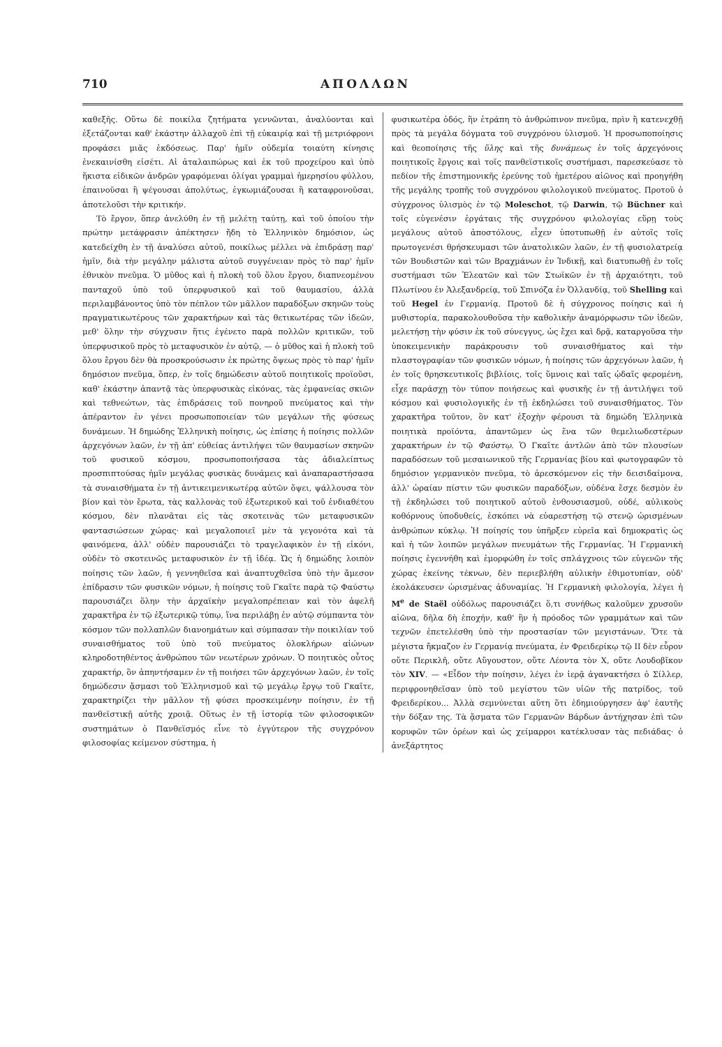710 ΑΠΟΛΛΩΝ
καθεξῆς. Οὕτω δὲ ποικίλα ζητήματα γεννῶνται, ἀναλύονται καὶ ἐξετάζονται καθ' ἑκάστην ἀλλαχοῦ ἐπὶ τῇ εὐκαιρίᾳ καὶ τῇ μετριόφρονι προφάσει μιᾶς ἐκδόσεως. Παρ' ἡμῖν οὐδεμία τοιαύτη κίνησις ἐνεκαινίσθη εἰσέτι. Αἱ ἀταλαιπώρως καὶ ἐκ τοῦ προχείρου καὶ ὑπὸ ἥκιστα εἰδικῶν ἀνδρῶν γραφόμεναι ὀλίγαι γραμμαὶ ἡμερησίου φύλλου, ἐπαινοῦσαι ἢ ψέγουσαι ἀπολύτως, ἐγκωμιάζουσαι ἢ καταφρονοῦσαι, ἀποτελοῦσι τὴν κριτικήν.
Τὸ ἔργον, ὅπερ ἀνελύθη ἐν τῇ μελέτῃ ταύτῃ, καὶ τοῦ ὁποίου τὴν πρώτην μετάφρασιν ἀπέκτησεν ἤδη τὸ Ἑλληνικὸν δημόσιον, ὡς κατεδείχθη ἐν τῇ ἀναλύσει αὐτοῦ, ποικίλως μέλλει νὰ ἐπιδράσῃ παρ' ἡμῖν, διὰ τὴν μεγάλην μάλιστα αὐτοῦ συγγένειαν πρὸς τὸ παρ' ἡμῖν ἐθνικὸν πνεῦμα. Ὁ μῦθος καὶ ἡ πλοκὴ τοῦ ὅλου ἔργου, διαπνεομένου πανταχοῦ ὑπὸ τοῦ ὑπερφυσικοῦ καὶ τοῦ θαυμασίου, ἀλλὰ περιλαμβάνοντος ὑπὸ τὸν πέπλον τῶν μᾶλλον παραδόξων σκηνῶν τοὺς πραγματικωτέρους τῶν χαρακτήρων καὶ τὰς θετικωτέρας τῶν ἰδεῶν, μεθ' ὅλην τὴν σύγχυσιν ἥτις ἐγένετο παρὰ πολλῶν κριτικῶν, τοῦ ὑπερφυσικοῦ πρὸς τὸ μεταφυσικὸν ἐν αὐτῷ, — ὁ μῦθος καὶ ἡ πλοκὴ τοῦ ὅλου ἔργου δὲν θὰ προσκρούσωσιν ἐκ πρώτης ὄψεως πρὸς τὸ παρ' ἡμῖν δημόσιον πνεῦμα, ὅπερ, ἐν τοῖς δημώδεσιν αὐτοῦ ποιητικοῖς προϊοῦσι, καθ' ἑκάστην ἀπαντᾷ τὰς ὑπερφυσικὰς εἰκόνας, τὰς ἐμφανείας σκιῶν καὶ τεθνεώτων, τὰς ἐπιδράσεις τοῦ πονηροῦ πνεύματος καὶ τὴν ἀπέραντον ἐν γένει προσωποποιείαν τῶν μεγάλων τῆς φύσεως δυνάμεων. Ἡ δημώδης Ἑλληνικὴ ποίησις, ὡς ἐπίσης ἡ ποίησις πολλῶν ἀρχεγόνων λαῶν, ἐν τῇ ἀπ' εὐθείας ἀντιλήψει τῶν θαυμασίων σκηνῶν τοῦ φυσικοῦ κόσμου, προσωποποιήσασα τὰς ἀδιαλείπτως προσπιπτούσας ἡμῖν μεγάλας φυσικὰς δυνάμεις καὶ ἀναπαραστήσασα τὰ συναισθήματα ἐν τῇ ἀντικειμενικωτέρᾳ αὐτῶν ὄψει, ψάλλουσα τὸν βίον καὶ τὸν ἔρωτα, τὰς καλλονὰς τοῦ ἐξωτερικοῦ καὶ τοῦ ἐνδιαθέτου κόσμου, δὲν πλανᾶται εἰς τὰς σκοτεινὰς τῶν μεταφυσικῶν φαντασιώσεων χώρας· καὶ μεγαλοποιεῖ μὲν τὰ γεγονότα καὶ τὰ φαινόμενα, ἀλλ' οὐδὲν παρουσιάζει τὸ τραγελαφικὸν ἐν τῇ εἰκόνι, οὐδὲν τὸ σκοτεινῶς μεταφυσικὸν ἐν τῇ ἰδέᾳ. Ὡς ἡ δημώδης λοιπὸν ποίησις τῶν λαῶν, ἡ γεννηθεῖσα καὶ ἀναπτυχθεῖσα ὑπὸ τὴν ἄμεσον ἐπίδρασιν τῶν φυσικῶν νόμων, ἡ ποίησις τοῦ Γκαῖτε παρὰ τῷ Φαύστῳ παρουσιάζει ὅλην τὴν ἀρχαϊκὴν μεγαλοπρέπειαν καὶ τὸν ἀφελῆ χαρακτῆρα ἐν τῷ ἐξωτερικῷ τύπῳ, ἵνα περιλάβῃ ἐν αὐτῷ σύμπαντα τὸν κόσμον τῶν πολλαπλῶν διανοημάτων καὶ σύμπασαν τὴν ποικιλίαν τοῦ συναισθήματος τοῦ ὑπὸ τοῦ πνεύματος ὁλοκλήρων αἰώνων κληροδοτηθέντος ἀνθρώπου τῶν νεωτέρων χρόνων. Ὁ ποιητικὸς οὗτος χαρακτήρ, ὃν ἀπηντήσαμεν ἐν τῇ ποιήσει τῶν ἀρχεγόνων λαῶν, ἐν τοῖς δημώδεσιν ᾄσμασι τοῦ Ἑλληνισμοῦ καὶ τῷ μεγάλῳ ἔργῳ τοῦ Γκαῖτε, χαρακτηρίζει τὴν μᾶλλον τῇ φύσει προσκειμένην ποίησιν, ἐν τῇ πανθεϊστικῇ αὐτῆς χροιᾷ. Οὕτως ἐν τῇ ἱστορίᾳ τῶν φιλοσοφικῶν συστημάτων ὁ Πανθεϊσμός εἶνε τὸ ἐγγύτερον τῆς συγχρόνου φιλοσοφίας κείμενον σύστημα, ἡ
φυσικωτέρα ὁδός, ἣν ἐτράπη τὸ ἀνθρώπινον πνεῦμα, πρὶν ἢ κατενεχθῇ πρὸς τὰ μεγάλα δόγματα τοῦ συγχρόνου ὑλισμοῦ. Ἡ προσωποποίησις καὶ θεοποίησις τῆς ὕλης καὶ τῆς δυνάμεως ἐν τοῖς ἀρχεγόνοις ποιητικοῖς ἔργοις καὶ τοῖς πανθεϊστικοῖς συστήμασι, παρεσκεύασε τὸ πεδίον τῆς ἐπιστημονικῆς ἐρεύνης τοῦ ἡμετέρου αἰῶνος καὶ προηγήθη τῆς μεγάλης τροπῆς τοῦ συγχρόνου φιλολογικοῦ πνεύματος. Προτοῦ ὁ σύγχρονος ὑλισμὸς ἐν τῷ Moleschot, τῷ Darwin, τῷ Büchner καὶ τοῖς εὐγενέσιν ἐργάταις τῆς συγχρόνου φιλολογίας εὕρῃ τοὺς μεγάλους αὐτοῦ ἀποστόλους, εἶχεν ὑποτυπωθῇ ἐν αὐτοῖς τοῖς πρωτογενέσι θρήσκευμασι τῶν ἀνατολικῶν λαῶν, ἐν τῇ φυσιολατρείᾳ τῶν Βουδιστῶν καὶ τῶν Βραχμάνων ἐν Ἰνδικῇ, καὶ διατυπωθῇ ἐν τοῖς συστήμασι τῶν Ἐλεατῶν καὶ τῶν Στωϊκῶν ἐν τῇ ἀρχαιότητι, τοῦ Πλωτίνου ἐν Ἀλεξανδρείᾳ, τοῦ Σπινόζα ἐν Ὀλλανδίᾳ, τοῦ Shelling καὶ τοῦ Hegel ἐν Γερμανίᾳ. Προτοῦ δὲ ἡ σύγχρονος ποίησις καὶ ἡ μυθιστορία, παρακολουθοῦσα τὴν καθολικὴν ἀναμόρφωσιν τῶν ἰδεῶν, μελετήσῃ τὴν φύσιν ἐκ τοῦ σύνεγγυς, ὡς ἔχει καὶ δρᾷ, καταργοῦσα τὴν ὑποκειμενικὴν παράκρουσιν τοῦ συναισθήματος καὶ τὴν πλαστογραφίαν τῶν φυσικῶν νόμων, ἡ ποίησις τῶν ἀρχεγόνων λαῶν, ἡ ἐν τοῖς θρησκευτικοῖς βιβλίοις, τοῖς ὕμνοις καὶ ταῖς ᾠδαῖς φερομένη, εἶχε παράσχῃ τὸν τύπον ποιήσεως καὶ φυσικῆς ἐν τῇ ἀντιλήψει τοῦ κόσμου καὶ φυσιολογικῆς ἐν τῇ ἐκδηλώσει τοῦ συναισθήματος. Τὸν χαρακτῆρα τοῦτον, ὃν κατ' ἐξοχὴν φέρουσι τὰ δημώδη Ἑλληνικὰ ποιητικὰ προϊόντα, ἀπαντῶμεν ὡς ἕνα τῶν θεμελιωδεστέρων χαρακτήρων ἐν τῷ Φαύστῳ. Ὁ Γκαῖτε ἀντλῶν ἀπὸ τῶν πλουσίων παραδόσεων τοῦ μεσαιωνικοῦ τῆς Γερμανίας βίου καὶ φωτογραφῶν τὸ δημόσιον γερμανικὸν πνεῦμα, τὸ ἀρεσκόμενον εἰς τὴν δεισιδαίμονα, ἀλλ' ὡραίαν πίστιν τῶν φυσικῶν παραδόξων, οὐδένα ἔσχε δεσμὸν ἐν τῇ ἐκδηλώσει τοῦ ποιητικοῦ αὐτοῦ ἐνθουσιασμοῦ, οὐδέ, αὐλικοὺς κοθόρνους ὑποδυθείς, ἐσκόπει νὰ εὐαρεστήσῃ τῷ στενῷ ὡρισμένων ἀνθρώπων κύκλῳ. Ἡ ποίησίς του ὑπῆρξεν εὐρεῖα καὶ δημοκρατὶς ὡς καὶ ἡ τῶν λοιπῶν μεγάλων πνευμάτων τῆς Γερμανίας. Ἡ Γερμανικὴ ποίησις ἐγεννήθη καὶ ἐμορφώθη ἐν τοῖς σπλάγχνοις τῶν εὐγενῶν τῆς χώρας ἐκείνης τέκνων, δὲν περιεβλήθη αὐλικὴν ἐθιμοτυπίαν, οὐδ' ἐκολάκευσεν ὡρισμένας ἀδυναμίας. Ἡ Γερμανικὴ φιλολογία, λέγει ἡ M<sup>e</sup> de Staël οὐδόλως παρουσιάζει ὅ,τι συνήθως καλοῦμεν χρυσοῦν αἰῶνα, δῆλα δὴ ἐποχήν, καθ' ἣν ἡ πρόοδος τῶν γραμμάτων καὶ τῶν τεχνῶν ἐπετελέσθη ὑπὸ τὴν προστασίαν τῶν μεγιστάνων. Ὅτε τὰ μέγιστα ἤκμαζον ἐν Γερμανίᾳ πνεύματα, ἐν Φρειδερίκῳ τῷ II δὲν εὗρον οὔτε Περικλῆ, οὔτε Αὔγουστον, οὔτε Λέοντα τὸν X, οὔτε Λουδοβῖκον τὸν XIV. — «Εἶδον τὴν ποίησιν, λέγει ἐν ἱερᾷ ἀγανακτήσει ὁ Σίλλερ, περιφρονηθεῖσαν ὑπὸ τοῦ μεγίστου τῶν υἱῶν τῆς πατρίδος, τοῦ Φρειδερίκου... Ἀλλὰ σεμνύνεται αὕτη ὅτι ἐδημιούργησεν ἀφ' ἑαυτῆς τὴν δόξαν της. Τὰ ᾄσματα τῶν Γερμανῶν Βάρδων ἀντήχησαν ἐπὶ τῶν κορυφῶν τῶν ὀρέων καὶ ὡς χείμαρροι κατέκλυσαν τὰς πεδιάδας· ὁ ἀνεξάρτητος